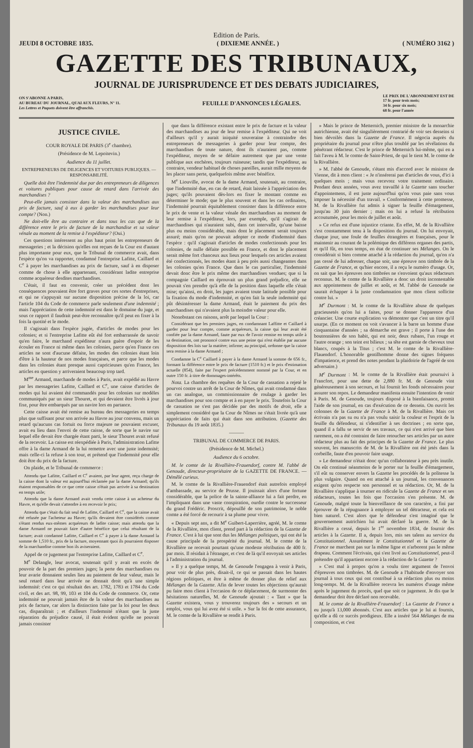Edition de Paris.
JEUDI 8 OCTOBRE 1835. ( DIXIEME ANNÉE. ) ( NUMÉRO 3162 )
GAZETTE DES TRIBUNAUX,
JOURNAL DE JURISPRUDENCE ET DES DEBATS JUDICIAIRES,
ON S'ABONNE A PARIS,
AU BUREAU DU JOURNAL, QUAI AUX FLEURS, N° 11.
Les Lettres et Paquets doivent être affranchis.
FEUILLE D'ANNONCES LÉGALES.
LE PRIX DE L'ABONNEMENT EST DE
17 fr. pour trois mois;
34 fr. pour six mois;
68 fr. pour l'année
JUSTICE CIVILE.
COUR ROYALE DE PARIS (3<sup>e</sup> chambre).
(Présidence de M. Lepoitevin.)
Audience du 11 juillet.
ENTREPRENEURS DE DILIGENCES ET VOITURES PUBLIQUES. — RESPONSABILITÉ.
Quelle doit être l'indemnité due par des entrepreneurs de diligences et voitures publiques pour cause de retard dans l'arrivée des marchandises ?
Peut-elle jamais consister dans la valeur des marchandises aux prix de facture, sauf à eux à garder les marchandises pour leur compte? (Non.)
Ne doit-elle être au contraire et dans tous les cas que de la différence entre le prix de facture de la marchandise et sa valeur vénale au moment de la remise à l'expéditeur? (Oui.)
Ces questions intéressent au plus haut point les entrepreneurs de messageries ; et la décision qu'elles ont reçues de la Cour est d'autant plus importante pour eux, que le Tribunal de commerce avait, dans l'espèce qu'on va rapporter, condamné l'entreprise Lafitte, Caillard et C<sup>e</sup> à payer les marchandises au prix de facture, sauf à en disposer comme de chose à elle appartenant, considérant ladite entreprise comme acquéreur desdites marchandises.
C'était, il faut en convenir, créer un précédent dont les conséquences pouvaient être fort graves pour ces sortes d'entreprises, et qui ne s'appuyait sur aucune disposition précise de la loi, car l'article 104 du Code de commerce parle seulement d'une indemnité ; mais l'appréciation de cette indemnité est dans le domaine du juge, et sous ce rapport il faudrait peut-être reconnaître qu'il peut en fixer à la fois la quotité et le mode.
Il s'agissait dans l'espèce jugée, d'articles de modes pour les colonies; et si l'entreprise Lafitte eût été fort embarrassée de savoir qu'en faire, le marchand expéditeur n'aura guère d'espoir de les écouler en France ni même dans les colonies, parce qu'en France ces articles ne sont d'aucune défaite, les modes des colonies étant loin d'être à la hauteur de nos modes françaises, et parce que les modes dans les colonies étant presque aussi capricieuses qu'en France, les articles en question y arriveraient beaucoup trop tard.
M<sup>me</sup> Armand, marchande de modes à Paris, avait expédié au Havre par les messageries Lafitte, Caillard et C<sup>e</sup>, une caisse d'articles de modes qui lui avaient été commandés pour les colonies sur modèles communiqués par un sieur Thouret, et qui devaient être livrés à jour fixe, pour être embarqués par un navire lors en partance.
Cette caisse avait été remise au bureau des messageries en temps plus que suffisant pour son arrivée au Havre au jour convenu, mais un retard qu'aucuns cas fortuit ou force majeure ne pouvaient excuser, avait eu lieu dans l'envoi de cette caisse, de sorte que le navire sur lequel elle devait être chargée étant parti, le sieur Thouret avait refusé de la recevoir. La caisse est réexpédiée à Paris, l'administration Lafitte offre à la dame Armand de la lui remettre avec une juste indemnité; mais celle-ci la refuse à son tour, et prétend que l'indemnité pour elle doit être du prix de la facture.
On plaide, et le Tribunal de commerce :
Attendu que Lafitte, Caillard et C<sup>e</sup> avaient, par leur agent, reçu charge de la caisse dont la valeur est aujourd'hui réclamée par la dame Armand; qu'ils étaient responsables de ce que cette caisse n'était pas arrivée à sa destination en temps utile;
Attendu que la dame Armand avait vendu cette caisse à un acheteur du Havre, et qu'elle devait s'attendre à en recevoir le prix;
Attendu que c'était du fait seul de Lafitte, Caillard et C<sup>e</sup>, que la caisse avait été refusée par l'acheteur au Havre; qu'ils devaient être considérés comme s'étant rendus eux-mêmes acquéreurs de ladite caisse; mais attendu que la dame Armand ne pouvait faire d'autre bénéfice que celui résultant de la facture; avait condamné Lafitte, Caillard et C<sup>e</sup> à payer à la dame Armand la somme de 1,510 fr., prix de la facture, moyennant quoi ils pourraient disposer de la marchandise comme bon ils aviseraient.
Appel de ce jugement par l'entreprise Lafitte, Caillard et C<sup>e</sup>.
M<sup>e</sup> Delangle, leur avocat, soutenait qu'il y avait en excès de pouvoir de la part des premiers juges; la perte des marchandises ou leur avarie donnaient seules lieu au paiement de leur valeur, mais le seul retard dans leur arrivée ne donnait droit qu'à une simple indemnité: c'est ce qui résultait des art. 1782, 1783 et 1784 du Code civil, et des art. 98, 99, 103 et 104 du Code de commerce. Or, cette indemnité ne pouvait jamais être de la valeur des marchandises au prix de facture, car alors la distinction faite par la loi pour les deux cas, disparaîtrait ; et d'ailleurs l'indemnité n'étant que la juste réparation du préjudice causé, il était évident qu'elle ne pouvait jamais consister
que dans la différence existant entre le prix de facture et la valeur des marchandises au jour de leur remise à l'expéditeur. Qui ne voit d'ailleurs qu'il y aurait iniquité souveraine à contraindre des entrepreneurs de messageries à garder pour leur compte, des marchandises de toute nature, dont ils n'auraient pas, comme l'expéditeur, moyen de se défaire autrement que par une vente publique aux enchères, toujours ruineuse; tandis que l'expéditeur, au contraire, vendeur habituel de choses pareilles, aurait mille moyens de les placer sans perte, quelquefois même avec bénéfice.
M<sup>e</sup> Liouville, avocat de la dame Armand, soutenait, au contraire, que l'indemnité due, en cas de retard, était laissée à l'appréciation des juges; qu'ils pouvaient dès-lors en fixer le montant comme en déterminer le mode; que le plus souvent et dans les cas ordinaires, l'indemnité pourrait équitablement consister dans la différence entre le prix de vente et la valeur vénale des marchandises au moment de leur remise à l'expéditeur, lors, par exemple, qu'il s'agirait de marchandises qui n'auraient subi, dans cet intervalle, qu'une baisse plus ou moins considérable, mais dont le placement serait toujours assuré; mais qu'on ne pouvait adopter ce mode d'indemnité dans l'espèce : qu'il s'agissait d'articles de modes confectionnés pour les colonies, de nulle défaite possible en France, et dont le placement serait même fort chanceux aux lieux pour lesquels ces articles avaient été confectionnés, les modes étant à peu près aussi changeantes dans les colonies qu'en France. Que dans le cas particulier, l'indemnité devait donc être le prix même des marchandises vendues; que si la compagnie Caillard en éprouvait un plus grand préjudice, elle ne pouvait s'en prendre qu'à elle de la position dans laquelle elle s'était mise; qu'ainsi, en droit, les juges avaient toute latitude possible pour la fixation du mode d'indemnité, et qu'en fait la seule indemnité qui pût désintéresser la dame Armand, était le paiement du prix des marchandises qui n'avaient plus la moindre valeur pour elle.
Nonobstant ces raisons, arrêt par lequel la Cour :
Considérant que les premiers juges, en condamnant Laffitte et Caillard à garder pour leur compte, comme acquéreurs, la caisse qui leur avait été confiée par la dame Armand, faute par eux de l'avoir remise en temps utile à sa destination, ont prononcé contre eux une peine qui n'est établie par aucune disposition des lois sur la matière; infirme; au principal, ordonne que la caisse sera remise à la dame Armand ;
Condamne la C<sup>e</sup> Caillard à payer à la dame Armand la somme de 656 fr., formant la différence entre le prix de facture (1510 fr.) et le prix d'estimation actuelle (854), faite par l'expert précédemment nommé par la Cour, et en outre 150 fr. à titre de dommages-intérêts.
Nota. La chambre des requêtes de la Cour de cassation a rejeté le pourvoi contre un arrêt de la Cour de Nîmes, qui avait condamné dans un cas analogue, un commissionnaire de roulage à garder les marchandises pour son compte et à en payer le prix. Toutefois la Cour de cassation ne s'est pas décidée par des motifs de droit, elle a simplement considéré que la Cour de Nîmes ne s'était livrée qu'à une appréciation de faits qui était dans son attribution. (Gazette des Tribunaux du 19 août 1835.)
———
TRIBUNAL DE COMMERCE DE PARIS.
(Présidence de M. Michel.)
Audience du 6 octobre.
M. le comte de la Rivallière-Frauendorf, contre M. l'abbé de Genoude, directeur-propriétaire de la GAZETTE DE FRANCE. — Démêlé curieux.
M. le comte de la Rivallière-Frauendorf était autrefois employé d'ambassade, au service de Prusse. Il jouissait alors d'une fortune considérable, que la police de la sainte-alliance lui a fait perdre, en l'impliquant dans une vaste conspiration, ourdie contre le successeur du grand Frédéric. Proscrit, dépouillé de son patrimoine, le noble comte a été forcé de recourir à sa plume pour vivre.
« Depuis sept ans, a dit M<sup>e</sup> Guibert-Laperrière, agréé, M. le comte de la Rivallière, mon client, prend part à la rédaction de la Gazette de France. C'est à lui que sont dus les Mélanges politiques, qui ont été la cause principale de la prospérité du journal. M. le comte de la Rivallière ne recevait pourtant qu'une modeste rétribution de 400 fr. par mois. Il résidait à l'étranger, et c'est de là qu'il envoyait ses articles à l'administration du journal.
» Il y a quelque temps, M. de Genoude l'engagea à venir à Paris, pour voir de plus près, disait-il, ce qui se passait dans les hautes régions politiques, et être à même de donner plus de relief aux Mélanges de la Gazette. Afin de lever toutes les objections qu'aurait pu faire mon client à l'occasion de ce déplacement, de surmonter des hésitations naturelles, M. de Genoude ajoutait : « Tant » que la Gazette existera, vous y trouverez toujours des » secours et un emploi, vous qui lui avez été si utile. » Sur la foi de cette assurance, M. le comte de la Rivallière se rendit à Paris.
» Mais le prince de Metternich, premier ministre de la monarchie autrichienne, avait été singulièrement contrarié de voir ses desseins si bien dévoilés dans la Gazette de France. Il négocia auprès du propriétaire du journal pour n'être plus troublé par les révélations du pénétrant rédacteur. C'est le prince de Metternich lui-même, qui en a fait l'aveu à M. le comte de Saint-Priest, de qui le tient M. le comte de la Rivallière.
» M. l'abbé de Genoude, s'étant mis d'accord avec le ministre de Vienne, dit à mon client : « Je n'insérerai pas d'articles de vous, d'ici à quelques mois ; mais vous recevrez votre traitement ordinaire. Pendant deux années, vous avez travaillé à la Gazette sans toucher d'appointemens, il est juste aujourd'hui qu'on vous paie sans vous imposer la nécessité d'un travail. » Conformément à cette promesse, M. de la Rivallière fut admis à signer la feuille d'émargement, jusqu'au 30 juin dernier ; mais on lui a refusé la rétribution accoutumée, pour les mois de juillet et août.
» Ce refus est d'une injustice criante. En effet, M. de la Rivallière s'est constamment tenu à la disposition du journal. On lui envoyait, chaque jour, une foule de feuilles étrangères et françaises, pour le maintenir au courant de la polémique des différens organes des partis, et qu'il fût, en tous temps, en état de continuer ses Mélanges. On le considérait si bien comme attaché à la rédaction du journal, qu'on n'a pas cessé de lui adresser, chaque soir, une épreuve non timbrée de la Gazette de France, et qu'hier encore, il a reçu le numéro d'usage. Or, on sait que les épreuves non timbrées ne s'envoient qu'aux rédacteurs reconnus. M. le comte de la Rivallière a donc un droit incontestable aux appointemens de juillet et août, et M. l'abbé de Genoude ne saurait échapper à la juste condamnation que mon client sollicite contre lui. »
M<sup>e</sup> Durmont : M. le comte de la Rivallière abuse de quelques gracieusetés qu'on lui a faites, pour se donner l'apparence d'un créancier. Une courte explication va démontrer que c'est un titre qu'il usurpe. (En ce moment on voit s'avancer à la barre un homme d'une cinquantaine d'années ; sa démarche est grave ; il porte à l'une des boutonnières de son habit, qui est noir, deux rubans, l'un rouge et l'autre orange ; son teint est bilieux ; sa tête est garnie de cheveux tout blancs, coupés à la Titus ; c'est M. le comte de la Rivallière-Flauendorf. L'honorable gentilhomme donne des signes fréquens d'impatience, et prend des notes pendant la plaidoirie de l'agréé de son adversaire.)
M<sup>e</sup> Durmont : M. le comte de la Rivallière était poursuivi à Francfort, pour une dette de 2,880 fr. M. de Genoude vint généreusement à son secours, et lui fournit les fonds nécessaires pour assurer son repos. Le demandeur manifesta ensuite l'intention de venir à Paris. M. de Genoude, toujours disposé à la bienfaisance, promit l'aide de son journal, en cas d'exécution de ce dessein. On ouvrit les colonnes de la Gazette de France à M. de la Rivallière. Mais cet écrivain n'a pas su ou n'a pas voulu saisir la couleur et l'esprit de la feuille du défendeur, ni s'identifier à ses doctrines ; en sorte que, quand il a fallu se servir de ses travaux, ce qui n'est arrivé que bien rarement, on a été contraint de faire retoucher ses articles par un autre rédacteur plus au fait des principes de la Gazette de France. Le plus souvent, les manuscrits de M. de la Rivallière ont été jetés dans la corbeille, faute d'en pouvoir faire usage.
» Le demandeur n'était donc qu'un collaborateur à peu près inutile. On eût continué néanmoins de le porter sur la feuille d'émargement, s'il eût su conserver envers la Gazette les procédés de la politesse la plus vulgaire. Quand on est attaché à un journal, les convenances exigent qu'on respecte son personnel et sa rédaction. Or, M. de la Rivallière s'applique à tourner en ridicule la Gazette de France et ses rédacteurs, toutes les fois que l'occasion s'en présente. M. de Genoude, malgré toute la bienveillance de son caractère, a fini par éprouver de la répugnance à employer un tel détracteur, et cela est bien naturel. C'est alors que le défendeur s'est imaginé que le gouvernement autrichien lui avait déclaré la guerre. M. de la Rivallière a cessé, depuis le 1<sup>er</sup> novembre 1834, de fournir des articles à la Gazette. Il a, depuis lors, mis ses talens au service du Constitutionnel. Assurément le Constitutionnel et la Gazette de France ne marchent pas sur la même ligne et n'arborent pas le même drapeau. Comment l'écrivain, qui s'est livré au Constitutionnel, peut-il prétendre qu'il appartient encore à la rédaction de la Gazette ?
» C'est mal à propos qu'on a voulu tirer argument de l'envoi d'épreuves non timbrées. M. de Genoude a l'habitude d'envoyer son journal à tous ceux qui ont contribué à sa rédaction plus ou moins long-temps. M. de la Rivallière recevra les numéros d'usage même après le jugement du procès, quel que soit ce jugement. Je dis que le demandeur doit être déclaré non recevable.
M. le comte de la Rivallière-Frauendorf : La Gazette de France a eu jusqu'à 13,000 abonnés. C'est aux articles que je lui ai fournis, qu'elle a dû ce succès prodigieux. Elle a inséré 564 Mélanges de ma composition, et c'est